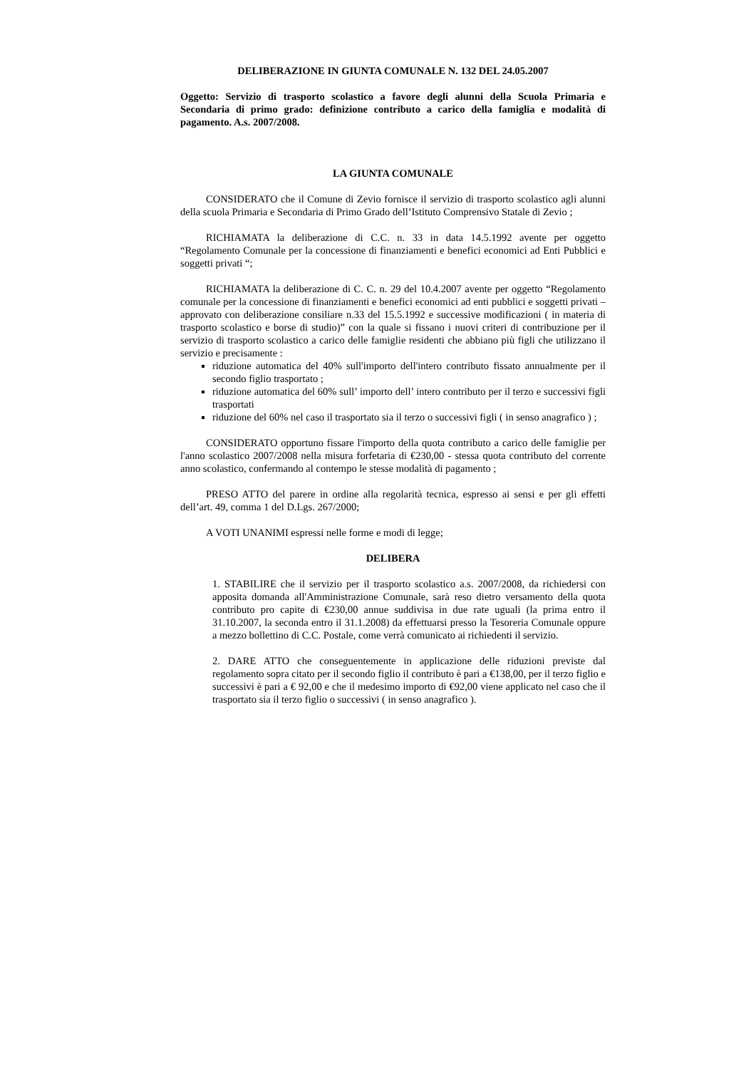DELIBERAZIONE IN GIUNTA COMUNALE N. 132 DEL 24.05.2007
Oggetto: Servizio di trasporto scolastico a favore degli alunni della Scuola Primaria e Secondaria di primo grado: definizione contributo a carico della famiglia e modalità di pagamento. A.s. 2007/2008.
LA GIUNTA COMUNALE
CONSIDERATO che il Comune di Zevio fornisce il servizio di trasporto scolastico agli alunni della scuola Primaria e Secondaria di Primo Grado dell’Istituto Comprensivo Statale di Zevio ;
RICHIAMATA la deliberazione di C.C. n. 33 in data 14.5.1992 avente per oggetto “Regolamento Comunale per la concessione di finanziamenti e benefici economici ad Enti Pubblici e soggetti privati “;
RICHIAMATA la deliberazione di C. C. n. 29 del 10.4.2007 avente per oggetto “Regolamento comunale per la concessione di finanziamenti e benefici economici ad enti pubblici e soggetti privati – approvato con deliberazione consiliare n.33 del 15.5.1992 e successive modificazioni ( in materia di trasporto scolastico e borse di studio)” con la quale si fissano i nuovi criteri di contribuzione per il servizio di trasporto scolastico a carico delle famiglie residenti che abbiano più figli che utilizzano il servizio e precisamente :
riduzione automatica del 40% sull'importo dell'intero contributo fissato annualmente per il secondo figlio trasportato ;
riduzione automatica del 60% sull’ importo dell’ intero contributo per il terzo e successivi figli trasportati
riduzione del 60% nel caso il trasportato sia il terzo o successivi figli ( in senso anagrafico ) ;
CONSIDERATO opportuno fissare l'importo della quota contributo a carico delle famiglie per l'anno scolastico 2007/2008 nella misura forfetaria di €230,00 - stessa quota contributo del corrente anno scolastico, confermando al contempo le stesse modalità di pagamento ;
PRESO ATTO del parere in ordine alla regolarità tecnica, espresso ai sensi e per gli effetti dell’art. 49, comma 1 del D.Lgs. 267/2000;
A VOTI UNANIMI espressi nelle forme e modi di legge;
DELIBERA
1. STABILIRE che il servizio per il trasporto scolastico a.s. 2007/2008, da richiedersi con apposita domanda all'Amministrazione Comunale, sarà reso dietro versamento della quota contributo pro capite di €230,00 annue suddivisa in due rate uguali (la prima entro il 31.10.2007, la seconda entro il 31.1.2008) da effettuarsi presso la Tesoreria Comunale oppure a mezzo bollettino di C.C. Postale, come verrà comunicato ai richiedenti il servizio.
2. DARE ATTO che conseguentemente in applicazione delle riduzioni previste dal regolamento sopra citato per il secondo figlio il contributo è pari a €138,00, per il terzo figlio e successivi è pari a € 92,00 e che il medesimo importo di €92,00 viene applicato nel caso che il trasportato sia il terzo figlio o successivi ( in senso anagrafico ).